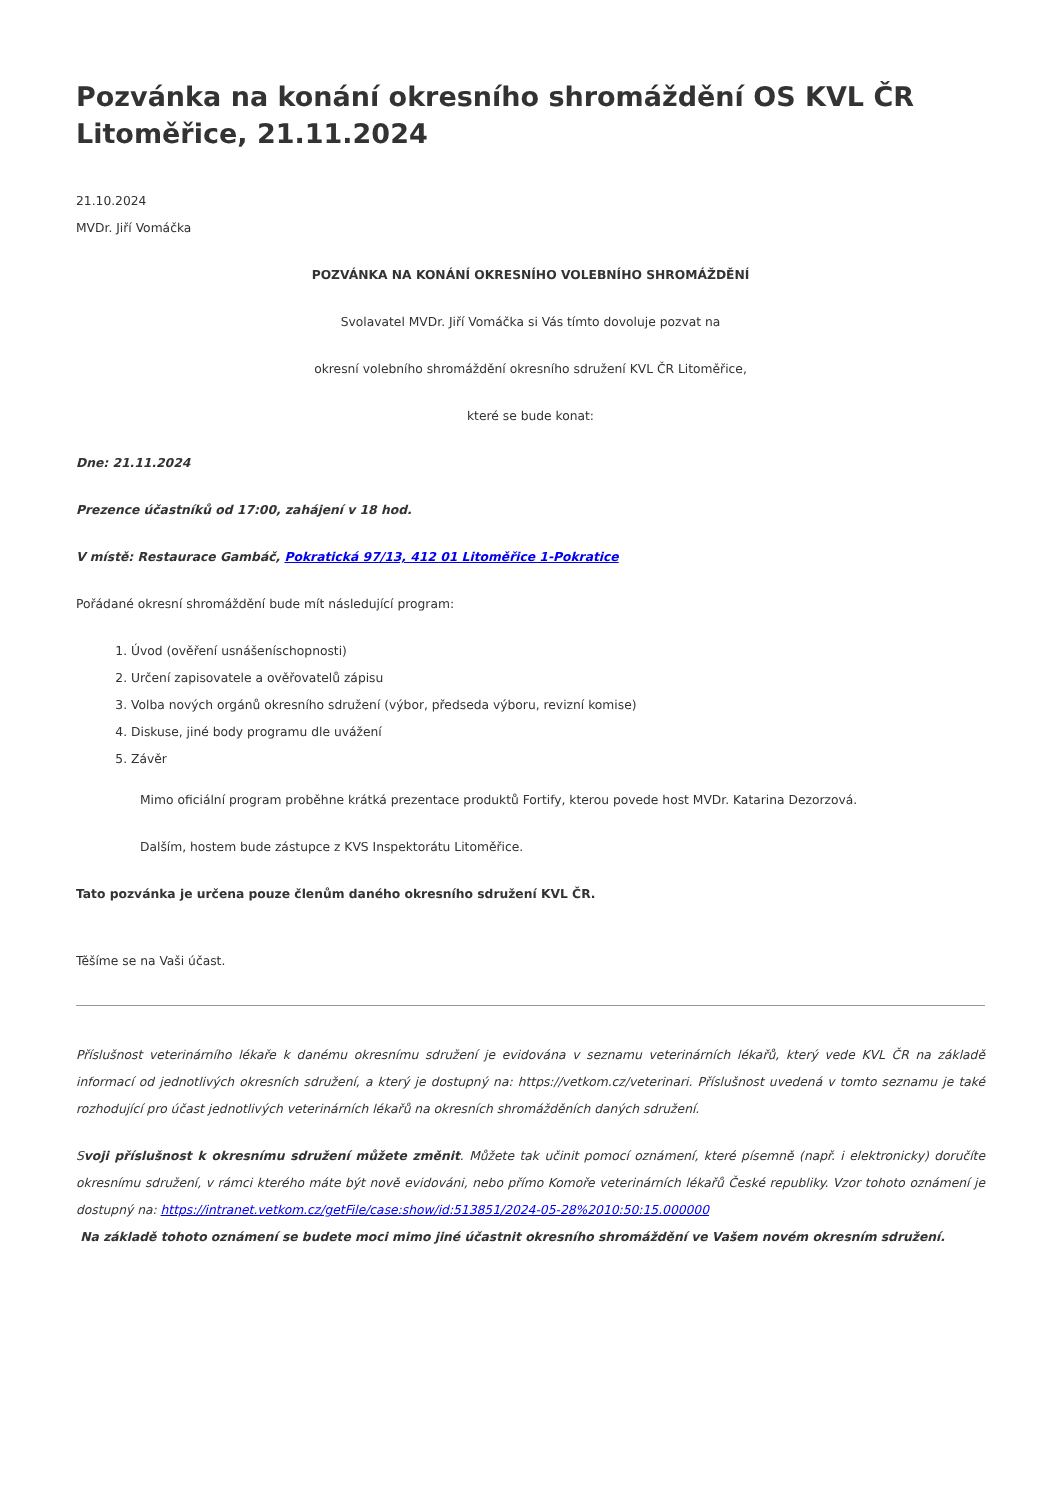Pozvánka na konání okresního shromáždění OS KVL ČR Litoměřice, 21.11.2024
21.10.2024
MVDr. Jiří Vomáčka
POZVÁNKA NA KONÁNÍ OKRESNÍHO VOLEBNÍHO SHROMÁŽDĚNÍ
Svolavatel MVDr. Jiří Vomáčka si Vás tímto dovoluje pozvat na
okresní volebního shromáždění okresního sdružení KVL ČR Litoměřice,
které se bude konat:
Dne: 21.11.2024
Prezence účastníků od 17:00, zahájení v 18 hod.
V místě: Restaurace Gambáč, Pokratická 97/13, 412 01 Litoměřice 1-Pokratice
Pořádané okresní shromáždění bude mít následující program:
1. Úvod (ověření usnášeníschopnosti)
2. Určení zapisovatele a ověřovatelů zápisu
3. Volba nových orgánů okresního sdružení (výbor, předseda výboru, revizní komise)
4. Diskuse, jiné body programu dle uvážení
5. Závěr
Mimo oficiální program proběhne krátká prezentace produktů Fortify, kterou povede host MVDr. Katarina Dezorzová.
Dalším, hostem bude zástupce z KVS Inspektorátu Litoměřice.
Tato pozvánka je určena pouze členům daného okresního sdružení KVL ČR.
Těšíme se na Vaši účast.
Příslušnost veterinárního lékaře k danému okresnímu sdružení je evidována v seznamu veterinárních lékařů, který vede KVL ČR na základě informací od jednotlivých okresních sdružení, a který je dostupný na: https://vetkom.cz/veterinari. Příslušnost uvedená v tomto seznamu je také rozhodující pro účast jednotlivých veterinárních lékařů na okresních shromážděních daných sdružení.
Svoji příslušnost k okresnímu sdružení můžete změnit. Můžete tak učinit pomocí oznámení, které písemně (např. i elektronicky) doručíte okresnímu sdružení, v rámci kterého máte být nově evidováni, nebo přímo Komoře veterinárních lékařů České republiky. Vzor tohoto oznámení je dostupný na: https://intranet.vetkom.cz/getFile/case:show/id:513851/2024-05-28%2010:50:15.000000
Na základě tohoto oznámení se budete moci mimo jiné účastnit okresního shromáždění ve Vašem novém okresním sdružení.